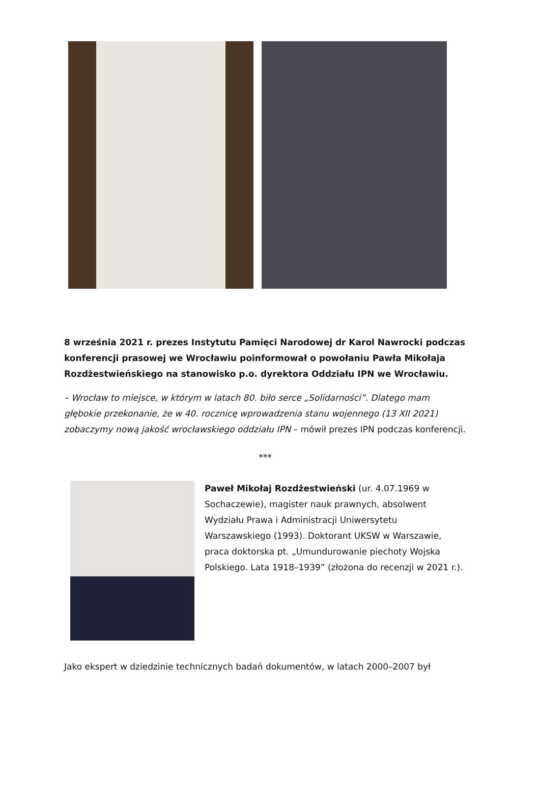8 września 2021 r. prezes Instytutu Pamięci Narodowej dr Karol Nawrocki podczas konferencji prasowej we Wrocławiu poinformował o powołaniu Pawła Mikołaja Rozdżestwieńskiego na stanowisko p.o. dyrektora Oddziału IPN we Wrocławiu.
– Wrocław to miejsce, w którym w latach 80. biło serce „Solidarności”. Dlatego mam głębokie przekonanie, że w 40. rocznicę wprowadzenia stanu wojennego (13 XII 2021) zobaczymy nową jakość wrocławskiego oddziału IPN – mówił prezes IPN podczas konferencji.
***
Paweł Mikołaj Rozdżestwieński (ur. 4.07.1969 w Sochaczewie), magister nauk prawnych, absolwent Wydziału Prawa i Administracji Uniwersytetu Warszawskiego (1993). Doktorant UKSW w Warszawie, praca doktorska pt. „Umundurowanie piechoty Wojska Polskiego. Lata 1918–1939” (złożona do recenzji w 2021 r.).
Jako ekspert w dziedzinie technicznych badań dokumentów, w latach 2000–2007 był